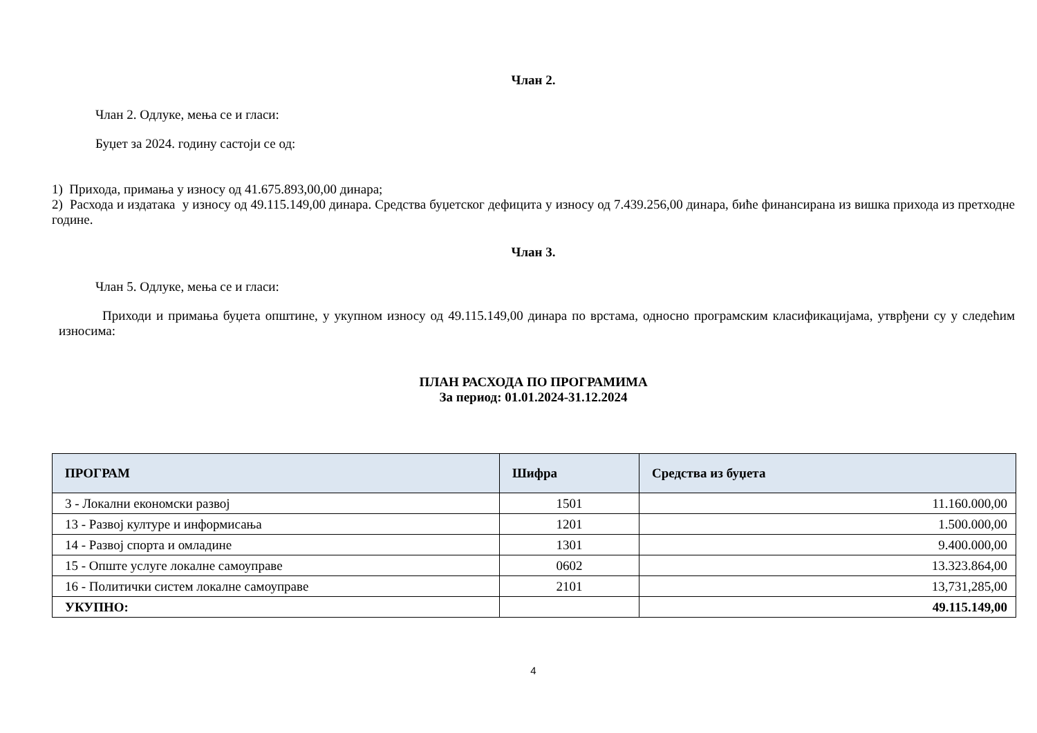Члан 2.
Члан 2. Одлуке, мења се и гласи:
Буџет за 2024. годину састоји се од:
1) Прихода, примања у износу од 41.675.893,00,00 динара;
2) Расхода и издатака у износу од 49.115.149,00 динара. Средства буџетског дефицита у износу од 7.439.256,00 динара, биће финансирана из вишка прихода из претходне године.
Члан 3.
Члан 5. Одлуке, мења се и гласи:
Приходи и примања буџета општине, у укупном износу од 49.115.149,00 динара по врстама, односно програмским класификацијама, утврђени су у следећим износима:
ПЛАН РАСХОДА ПО ПРОГРАМИМА
За период: 01.01.2024-31.12.2024
| ПРОГРАМ | Шифра | Средства из буџета |
| --- | --- | --- |
| 3 - Локални економски развој | 1501 | 11.160.000,00 |
| 13 - Развој културе и информисања | 1201 | 1.500.000,00 |
| 14 - Развој спорта и омладине | 1301 | 9.400.000,00 |
| 15 - Опште услуге локалне самоуправе | 0602 | 13.323.864,00 |
| 16 - Политички систем локалне самоуправе | 2101 | 13,731,285,00 |
| УКУПНО: | | 49.115.149,00 |
4